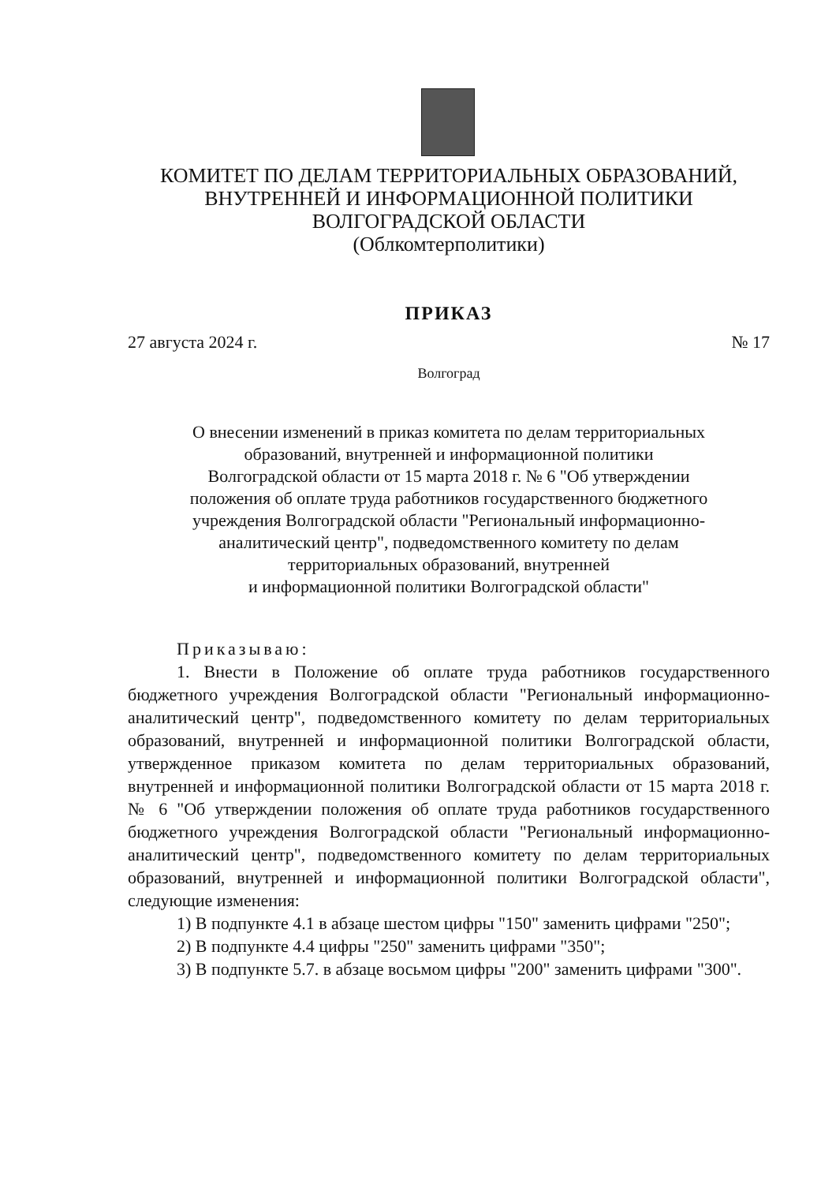КОМИТЕТ ПО ДЕЛАМ ТЕРРИТОРИАЛЬНЫХ ОБРАЗОВАНИЙ,
ВНУТРЕННЕЙ И ИНФОРМАЦИОННОЙ ПОЛИТИКИ
ВОЛГОГРАДСКОЙ ОБЛАСТИ
(Облкомтерполитики)
ПРИКАЗ
27 августа 2024 г. № 17
Волгоград
О внесении изменений в приказ комитета по делам территориальных
образований, внутренней и информационной политики
Волгоградской области от 15 марта 2018 г. № 6 "Об утверждении
положения об оплате труда работников государственного бюджетного
учреждения Волгоградской области "Региональный информационно-
аналитический центр", подведомственного комитету по делам
территориальных образований, внутренней
и информационной политики Волгоградской области"
Приказываю:
1. Внести в Положение об оплате труда работников государственного бюджетного учреждения Волгоградской области "Региональный информационно-аналитический центр", подведомственного комитету по делам территориальных образований, внутренней и информационной политики Волгоградской области, утвержденное приказом комитета по делам территориальных образований, внутренней и информационной политики Волгоградской области от 15 марта 2018 г. № 6 "Об утверждении положения об оплате труда работников государственного бюджетного учреждения Волгоградской области "Региональный информационно-аналитический центр", подведомственного комитету по делам территориальных образований, внутренней и информационной политики Волгоградской области", следующие изменения:
1) В подпункте 4.1 в абзаце шестом цифры "150" заменить цифрами "250";
2) В подпункте 4.4 цифры "250" заменить цифрами "350";
3) В подпункте 5.7. в абзаце восьмом цифры "200" заменить цифрами "300".